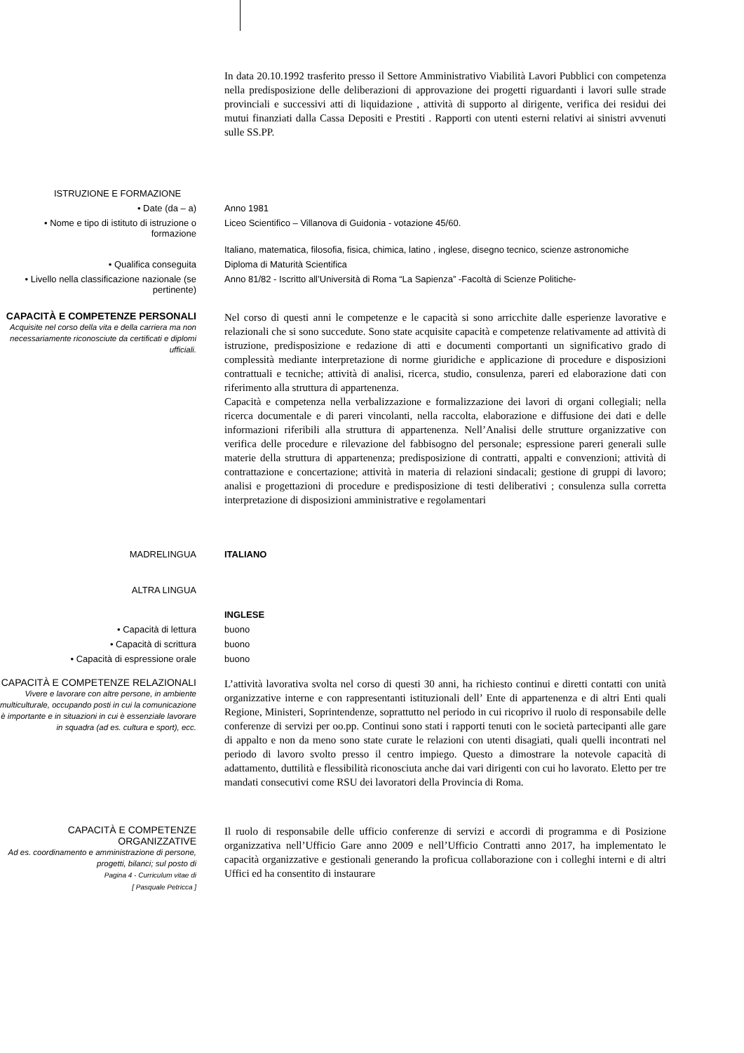In data 20.10.1992 trasferito presso il Settore Amministrativo Viabilità Lavori Pubblici con competenza nella predisposizione delle deliberazioni di approvazione dei progetti riguardanti i lavori sulle strade provinciali e successivi atti di liquidazione , attività di supporto al dirigente, verifica dei residui dei mutui finanziati dalla Cassa Depositi e Prestiti . Rapporti con utenti esterni relativi ai sinistri avvenuti sulle SS.PP.
ISTRUZIONE E FORMAZIONE
• Date (da – a) Anno 1981
• Nome e tipo di istituto di istruzione o formazione
Liceo Scientifico – Villanova di Guidonia - votazione 45/60.
Italiano, matematica, filosofia, fisica, chimica, latino , inglese, disegno tecnico, scienze astronomiche
• Qualifica conseguita Diploma di Maturità Scientifica
• Livello nella classificazione nazionale (se pertinente)
Anno 81/82 - Iscritto all’Università di Roma “La Sapienza” -Facoltà di Scienze Politiche-
CAPACITÀ E COMPETENZE PERSONALI
Acquisite nel corso della vita e della carriera ma non necessariamente riconosciute da certificati e diplomi ufficiali.
Nel corso di questi anni le competenze e le capacità si sono arricchite dalle esperienze lavorative e relazionali che si sono succedute. Sono state acquisite capacità e competenze relativamente ad attività di istruzione, predisposizione e redazione di atti e documenti comportanti un significativo grado di complessità mediante interpretazione di norme giuridiche e applicazione di procedure e disposizioni contrattuali e tecniche; attività di analisi, ricerca, studio, consulenza, pareri ed elaborazione dati con riferimento alla struttura di appartenenza.
Capacità e competenza nella verbalizzazione e formalizzazione dei lavori di organi collegiali; nella ricerca documentale e di pareri vincolanti, nella raccolta, elaborazione e diffusione dei dati e delle informazioni riferibili alla struttura di appartenenza. Nell’Analisi delle strutture organizzative con verifica delle procedure e rilevazione del fabbisogno del personale; espressione pareri generali sulle materie della struttura di appartenenza; predisposizione di contratti, appalti e convenzioni; attività di contrattazione e concertazione; attività in materia di relazioni sindacali; gestione di gruppi di lavoro; analisi e progettazioni di procedure e predisposizione di testi deliberativi ; consulenza sulla corretta interpretazione di disposizioni amministrative e regolamentari
MADRELINGUA ITALIANO
ALTRA LINGUA
INGLESE
• Capacità di lettura buono
• Capacità di scrittura buono
• Capacità di espressione orale buono
CAPACITÀ E COMPETENZE RELAZIONALI
Vivere e lavorare con altre persone, in ambiente multiculturale, occupando posti in cui la comunicazione è importante e in situazioni in cui è essenziale lavorare in squadra (ad es. cultura e sport), ecc.
L’attività lavorativa svolta nel corso di questi 30 anni, ha richiesto continui e diretti contatti con unità organizzative interne e con rappresentanti istituzionali dell’ Ente di appartenenza e di altri Enti quali Regione, Ministeri, Soprintendenze, soprattutto nel periodo in cui ricoprivo il ruolo di responsabile delle conferenze di servizi per oo.pp. Continui sono stati i rapporti tenuti con le società partecipanti alle gare di appalto e non da meno sono state curate le relazioni con utenti disagiati, quali quelli incontrati nel periodo di lavoro svolto presso il centro impiego. Questo a dimostrare la notevole capacità di adattamento, duttilità e flessibilità riconosciuta anche dai vari dirigenti con cui ho lavorato. Eletto per tre mandati consecutivi come RSU dei lavoratori della Provincia di Roma.
CAPACITÀ E COMPETENZE ORGANIZZATIVE
Ad es. coordinamento e amministrazione di persone, progetti, bilanci; sul posto di
Pagina 4 - Curriculum vitae di
[ Pasquale Petricca ]
Il ruolo di responsabile delle ufficio conferenze di servizi e accordi di programma e di Posizione organizzativa nell’Ufficio Gare anno 2009 e nell’Ufficio Contratti anno 2017, ha implementato le capacità organizzative e gestionali generando la proficua collaborazione con i colleghi interni e di altri Uffici ed ha consentito di instaurare